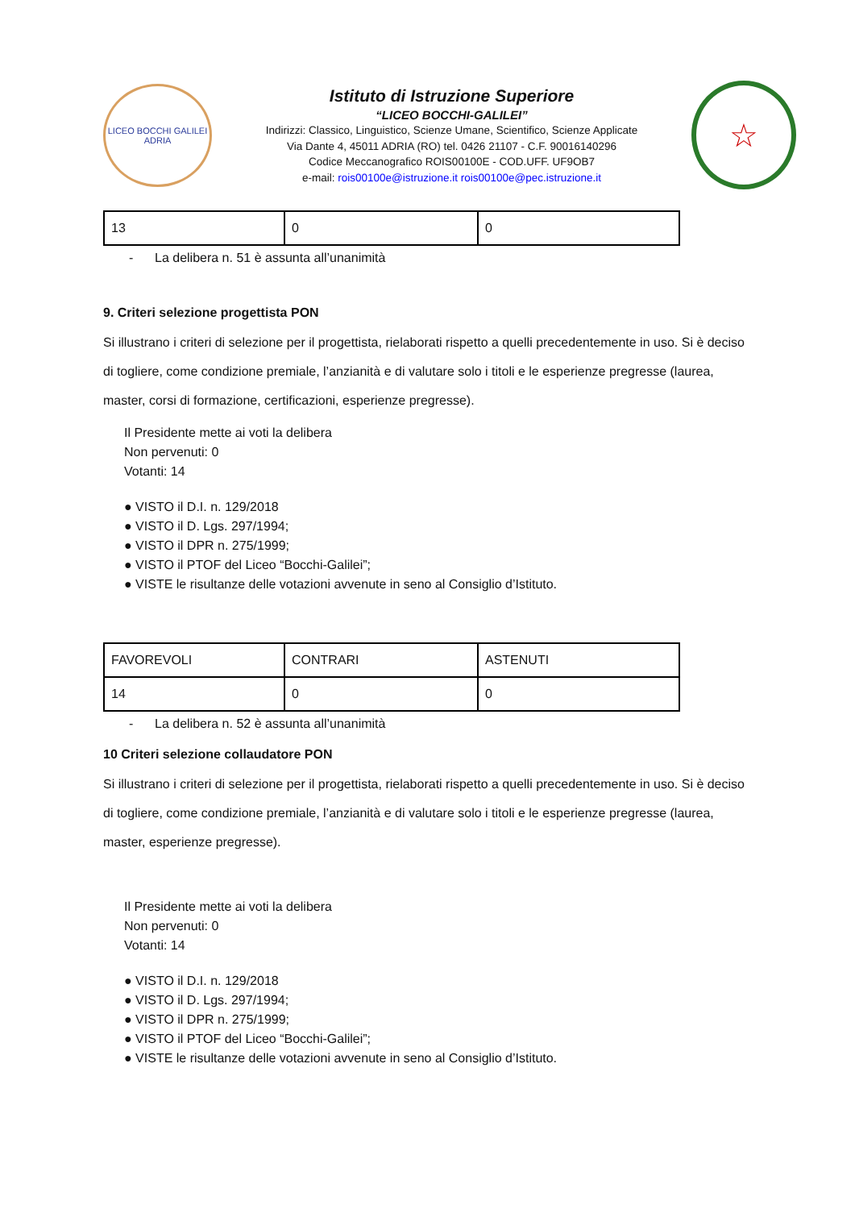LICEO BOCCHI GALILEI
ADRIA
Istituto di Istruzione Superiore
“LICEO BOCCHI-GALILEI”
Indirizzi: Classico, Linguistico, Scienze Umane, Scientifico, Scienze Applicate
Via Dante 4, 45011 ADRIA (RO) tel. 0426 21107 - C.F. 90016140296
Codice Meccanografico ROIS00100E - COD.UFF. UF9OB7
e-mail: rois00100e@istruzione.it rois00100e@pec.istruzione.it
☆
| 13 | 0 | 0 |
- La delibera n. 51 è assunta all’unanimità
9. Criteri selezione progettista PON
Si illustrano i criteri di selezione per il progettista, rielaborati rispetto a quelli precedentemente in uso. Si è deciso di togliere, come condizione premiale, l’anzianità e di valutare solo i titoli e le esperienze pregresse (laurea, master, corsi di formazione, certificazioni, esperienze pregresse).
Il Presidente mette ai voti la delibera
Non pervenuti: 0
Votanti: 14
● VISTO il D.I. n. 129/2018
● VISTO il D. Lgs. 297/1994;
● VISTO il DPR n. 275/1999;
● VISTO il PTOF del Liceo “Bocchi-Galilei”;
● VISTE le risultanze delle votazioni avvenute in seno al Consiglio d’Istituto.
| FAVOREVOLI | CONTRARI | ASTENUTI |
| 14 | 0 | 0 |
- La delibera n. 52 è assunta all’unanimità
10 Criteri selezione collaudatore PON
Si illustrano i criteri di selezione per il progettista, rielaborati rispetto a quelli precedentemente in uso. Si è deciso di togliere, come condizione premiale, l’anzianità e di valutare solo i titoli e le esperienze pregresse (laurea, master, esperienze pregresse).
Il Presidente mette ai voti la delibera
Non pervenuti: 0
Votanti: 14
● VISTO il D.I. n. 129/2018
● VISTO il D. Lgs. 297/1994;
● VISTO il DPR n. 275/1999;
● VISTO il PTOF del Liceo “Bocchi-Galilei”;
● VISTE le risultanze delle votazioni avvenute in seno al Consiglio d’Istituto.